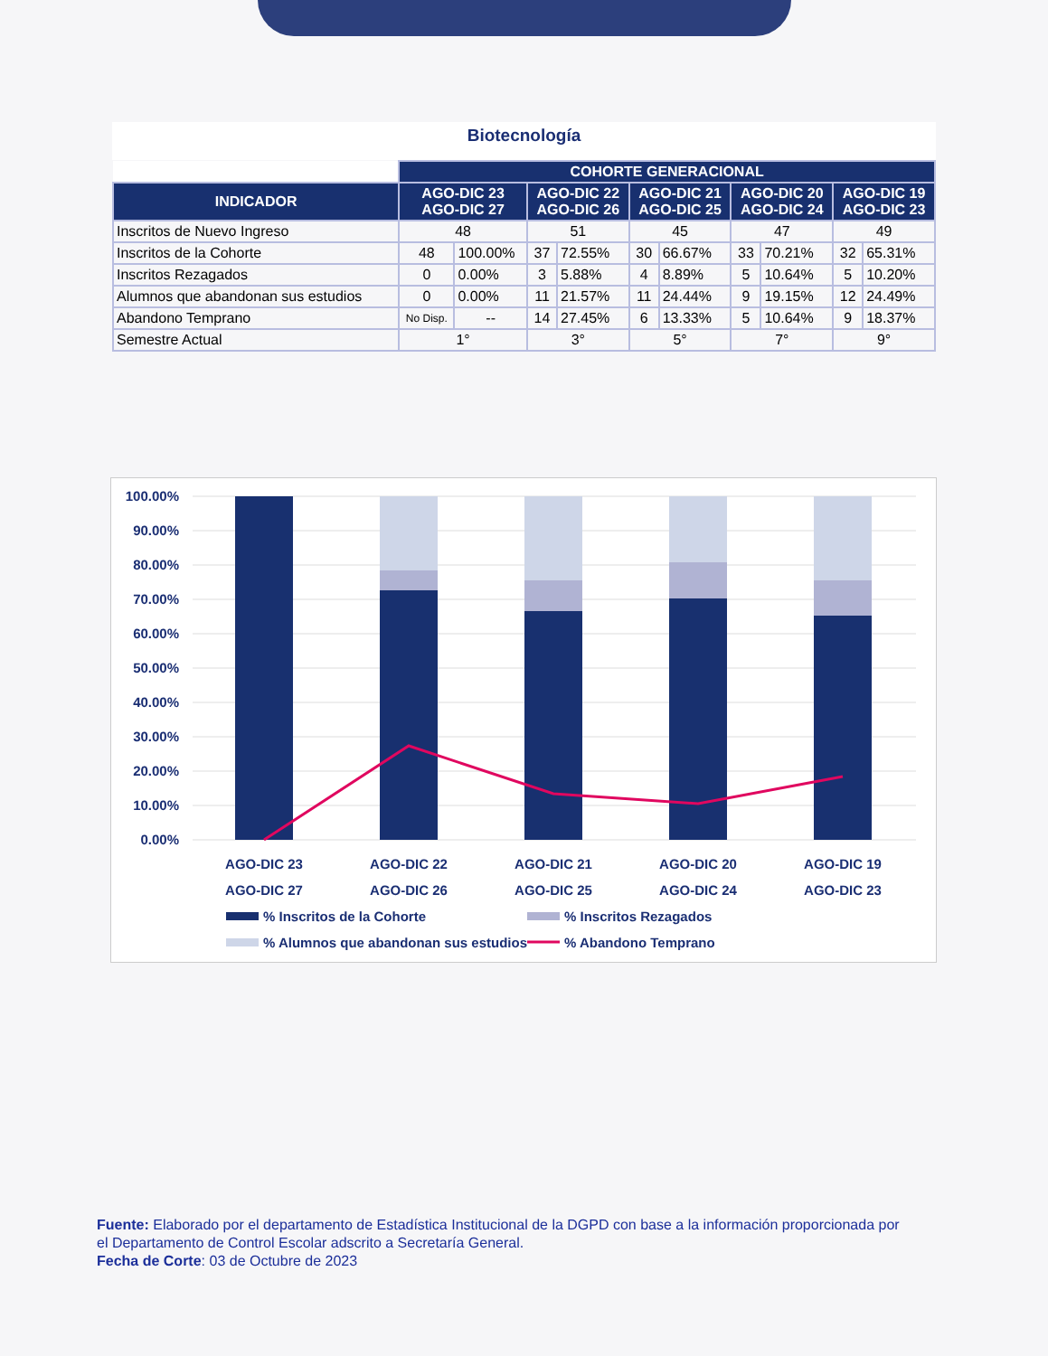Biotecnología
| | COHORTE GENERACIONAL | | | | | | | | | |
| INDICADOR | AGO-DIC 23 AGO-DIC 27 | | AGO-DIC 22 AGO-DIC 26 | | AGO-DIC 21 AGO-DIC 25 | | AGO-DIC 20 AGO-DIC 24 | | AGO-DIC 19 AGO-DIC 23 | |
| Inscritos de Nuevo Ingreso | 48 | | 51 | | 45 | | 47 | | 49 | |
| Inscritos de la Cohorte | 48 | 100.00% | 37 | 72.55% | 30 | 66.67% | 33 | 70.21% | 32 | 65.31% |
| Inscritos Rezagados | 0 | 0.00% | 3 | 5.88% | 4 | 8.89% | 5 | 10.64% | 5 | 10.20% |
| Alumnos que abandonan sus estudios | 0 | 0.00% | 11 | 21.57% | 11 | 24.44% | 9 | 19.15% | 12 | 24.49% |
| Abandono Temprano | No Disp. | -- | 14 | 27.45% | 6 | 13.33% | 5 | 10.64% | 9 | 18.37% |
| Semestre Actual | 1° | | 3° | | 5° | | 7° | | 9° | |
100.00%
90.00%
80.00%
70.00%
60.00%
50.00%
40.00%
30.00%
20.00%
10.00%
0.00%
AGO-DIC 23
AGO-DIC 27
AGO-DIC 22
AGO-DIC 26
AGO-DIC 21
AGO-DIC 25
AGO-DIC 20
AGO-DIC 24
AGO-DIC 19
AGO-DIC 23
% Inscritos de la Cohorte
% Inscritos Rezagados
% Alumnos que abandonan sus estudios
% Abandono Temprano
Fuente: Elaborado por el departamento de Estadística Institucional de la DGPD con base a la información proporcionada por el Departamento de Control Escolar adscrito a Secretaría General.
Fecha de Corte: 03 de Octubre de 2023